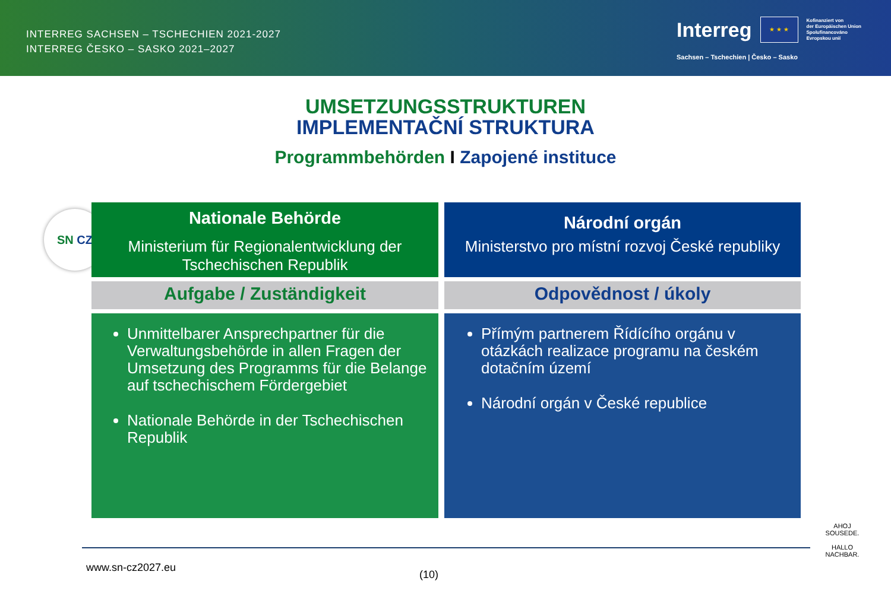INTERREG SACHSEN – TSCHECHIEN 2021-2027
INTERREG ČESKO – SASKO 2021–2027
Interreg
★ ★ ★
Kofinanziert von
der Europäischen Union
Spolufinancováno
Evropskou unií
Sachsen – Tschechien | Česko – Sasko
UMSETZUNGSSTRUKTUREN
IMPLEMENTAČNÍ STRUKTURA
Programmbehörden I Zapojené instituce
SN CZ
Nationale Behörde
Ministerium für Regionalentwicklung der Tschechischen Republik
Národní orgán
Ministerstvo pro místní rozvoj České republiky
Aufgabe / Zuständigkeit
Odpovědnost / úkoly
Unmittelbarer Ansprechpartner für die Verwaltungsbehörde in allen Fragen der Umsetzung des Programms für die Belange auf tschechischem Fördergebiet
Nationale Behörde in der Tschechischen Republik
Přímým partnerem Řídícího orgánu v otázkách realizace programu na českém dotačním území
Národní orgán v České republice
www.sn-cz2027.eu
(10)
AHOJ SOUSEDE.
HALLO NACHBAR.